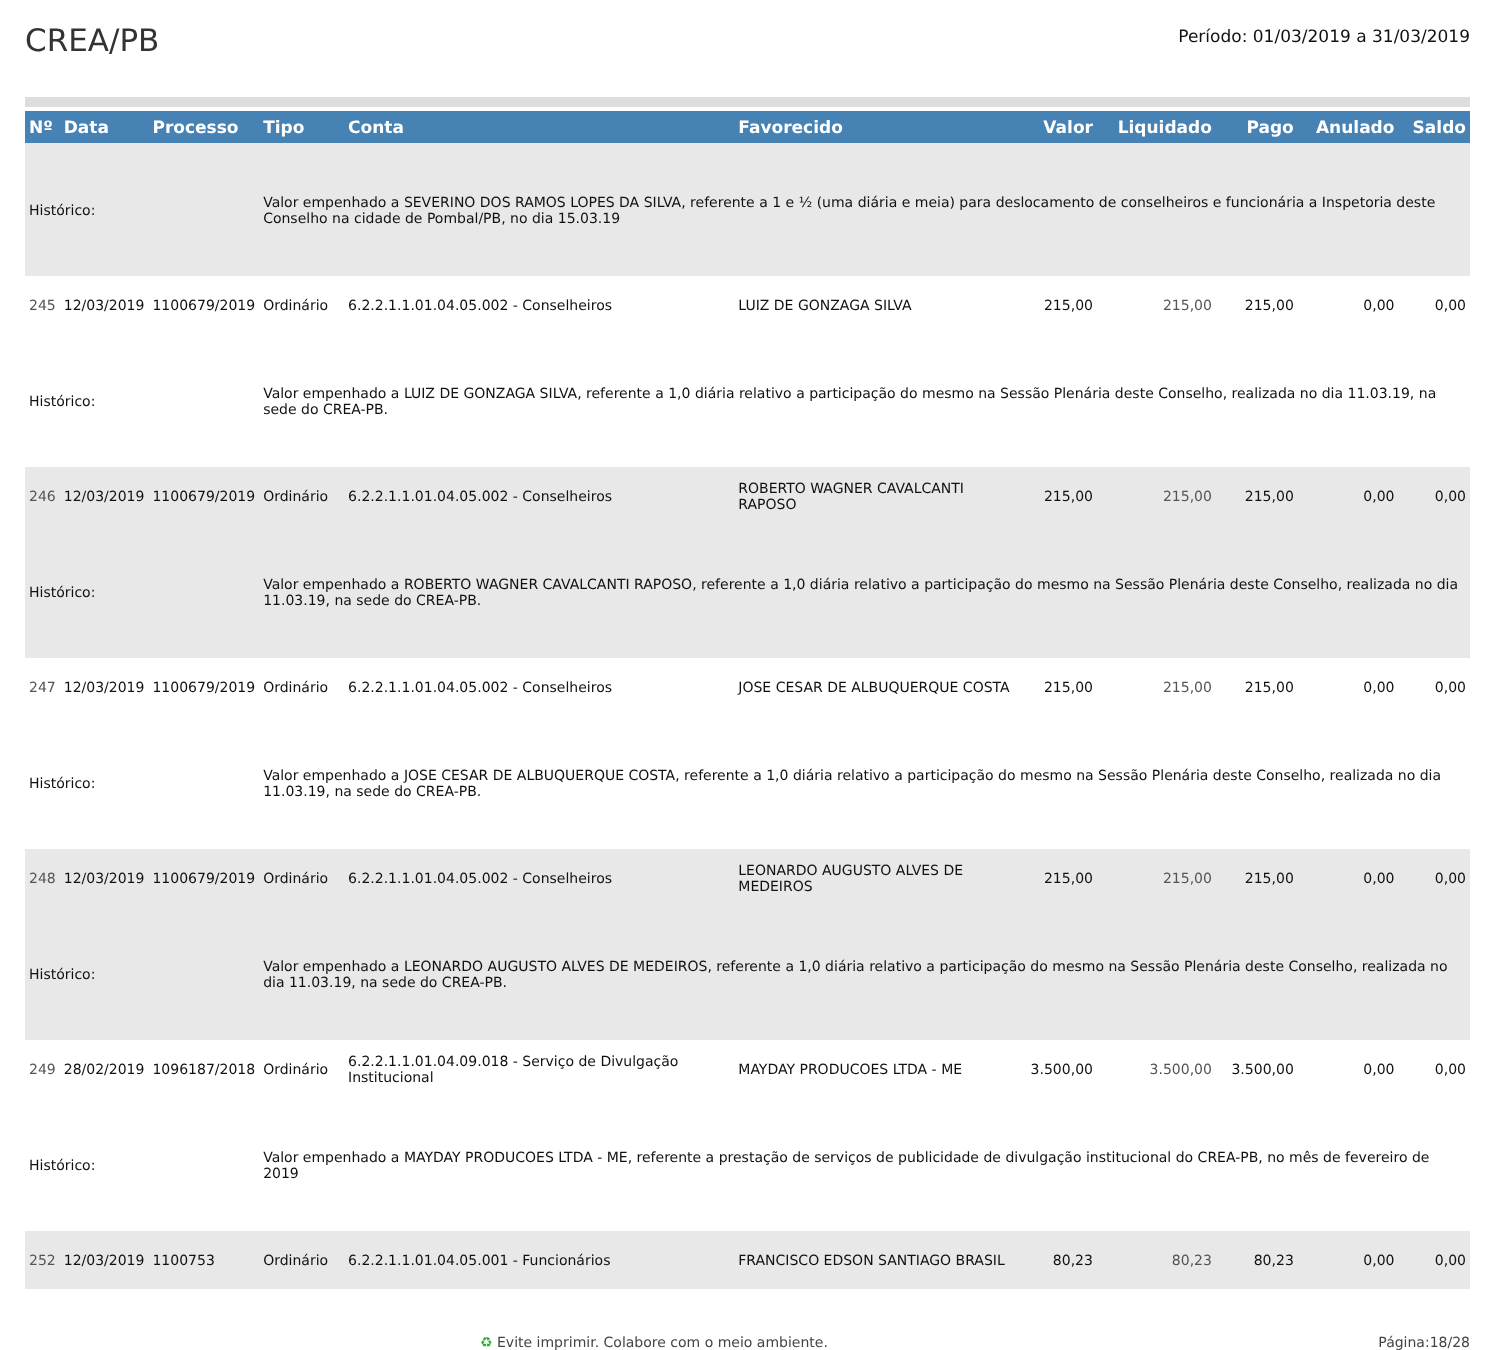CREA/PB
Período: 01/03/2019 a 31/03/2019
| Nº | Data | Processo | Tipo | Conta | Favorecido | Valor | Liquidado | Pago | Anulado | Saldo |
| --- | --- | --- | --- | --- | --- | --- | --- | --- | --- | --- |
| Histórico: | | | Valor empenhado a SEVERINO DOS RAMOS LOPES DA SILVA, referente a 1 e ½ (uma diária e meia) para deslocamento de conselheiros e funcionária a Inspetoria deste Conselho na cidade de Pombal/PB, no dia 15.03.19 | | | | | | | |
| 245 | 12/03/2019 | 1100679/2019 | Ordinário | 6.2.2.1.1.01.04.05.002 - Conselheiros | LUIZ DE GONZAGA SILVA | 215,00 | 215,00 | 215,00 | 0,00 | 0,00 |
| Histórico: | | | Valor empenhado a LUIZ DE GONZAGA SILVA, referente a 1,0 diária relativo a participação do mesmo na Sessão Plenária deste Conselho, realizada no dia 11.03.19, na sede do CREA-PB. | | | | | | | |
| 246 | 12/03/2019 | 1100679/2019 | Ordinário | 6.2.2.1.1.01.04.05.002 - Conselheiros | ROBERTO WAGNER CAVALCANTI RAPOSO | 215,00 | 215,00 | 215,00 | 0,00 | 0,00 |
| Histórico: | | | Valor empenhado a ROBERTO WAGNER CAVALCANTI RAPOSO, referente a 1,0 diária relativo a participação do mesmo na Sessão Plenária deste Conselho, realizada no dia 11.03.19, na sede do CREA-PB. | | | | | | | |
| 247 | 12/03/2019 | 1100679/2019 | Ordinário | 6.2.2.1.1.01.04.05.002 - Conselheiros | JOSE CESAR DE ALBUQUERQUE COSTA | 215,00 | 215,00 | 215,00 | 0,00 | 0,00 |
| Histórico: | | | Valor empenhado a JOSE CESAR DE ALBUQUERQUE COSTA, referente a 1,0 diária relativo a participação do mesmo na Sessão Plenária deste Conselho, realizada no dia 11.03.19, na sede do CREA-PB. | | | | | | | |
| 248 | 12/03/2019 | 1100679/2019 | Ordinário | 6.2.2.1.1.01.04.05.002 - Conselheiros | LEONARDO AUGUSTO ALVES DE MEDEIROS | 215,00 | 215,00 | 215,00 | 0,00 | 0,00 |
| Histórico: | | | Valor empenhado a LEONARDO AUGUSTO ALVES DE MEDEIROS, referente a 1,0 diária relativo a participação do mesmo na Sessão Plenária deste Conselho, realizada no dia 11.03.19, na sede do CREA-PB. | | | | | | | |
| 249 | 28/02/2019 | 1096187/2018 | Ordinário | 6.2.2.1.1.01.04.09.018 - Serviço de Divulgação Institucional | MAYDAY PRODUCOES LTDA - ME | 3.500,00 | 3.500,00 | 3.500,00 | 0,00 | 0,00 |
| Histórico: | | | Valor empenhado a MAYDAY PRODUCOES LTDA - ME, referente a prestação de serviços de publicidade de divulgação institucional do CREA-PB, no mês de fevereiro de 2019 | | | | | | | |
| 252 | 12/03/2019 | 1100753 | Ordinário | 6.2.2.1.1.01.04.05.001 - Funcionários | FRANCISCO EDSON SANTIAGO BRASIL | 80,23 | 80,23 | 80,23 | 0,00 | 0,00 |
♻ Evite imprimir. Colabore com o meio ambiente. Página:18/28